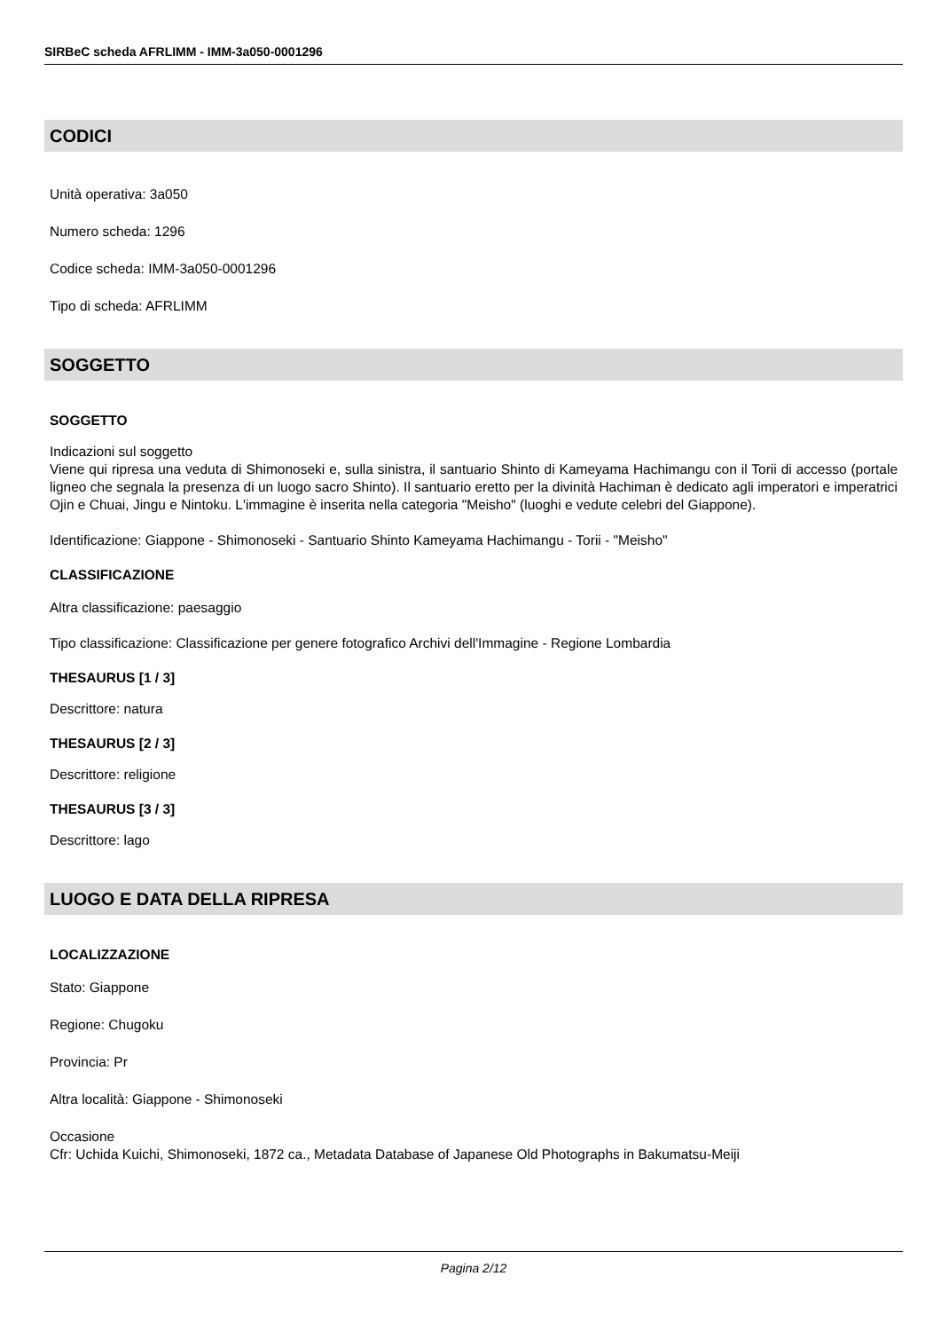SIRBeC scheda AFRLIMM - IMM-3a050-0001296
CODICI
Unità operativa: 3a050
Numero scheda: 1296
Codice scheda: IMM-3a050-0001296
Tipo di scheda: AFRLIMM
SOGGETTO
SOGGETTO
Indicazioni sul soggetto
Viene qui ripresa una veduta di Shimonoseki e, sulla sinistra, il santuario Shinto di Kameyama Hachimangu con il Torii di accesso (portale ligneo che segnala la presenza di un luogo sacro Shinto). Il santuario eretto per la divinità Hachiman è dedicato agli imperatori e imperatrici Ojin e Chuai, Jingu e Nintoku. L'immagine è inserita nella categoria "Meisho" (luoghi e vedute celebri del Giappone).
Identificazione: Giappone - Shimonoseki - Santuario Shinto Kameyama Hachimangu - Torii - "Meisho"
CLASSIFICAZIONE
Altra classificazione: paesaggio
Tipo classificazione: Classificazione per genere fotografico Archivi dell'Immagine - Regione Lombardia
THESAURUS [1 / 3]
Descrittore: natura
THESAURUS [2 / 3]
Descrittore: religione
THESAURUS [3 / 3]
Descrittore: lago
LUOGO E DATA DELLA RIPRESA
LOCALIZZAZIONE
Stato: Giappone
Regione: Chugoku
Provincia: Pr
Altra località: Giappone - Shimonoseki
Occasione
Cfr: Uchida Kuichi, Shimonoseki, 1872 ca., Metadata Database of Japanese Old Photographs in Bakumatsu-Meiji
Pagina 2/12